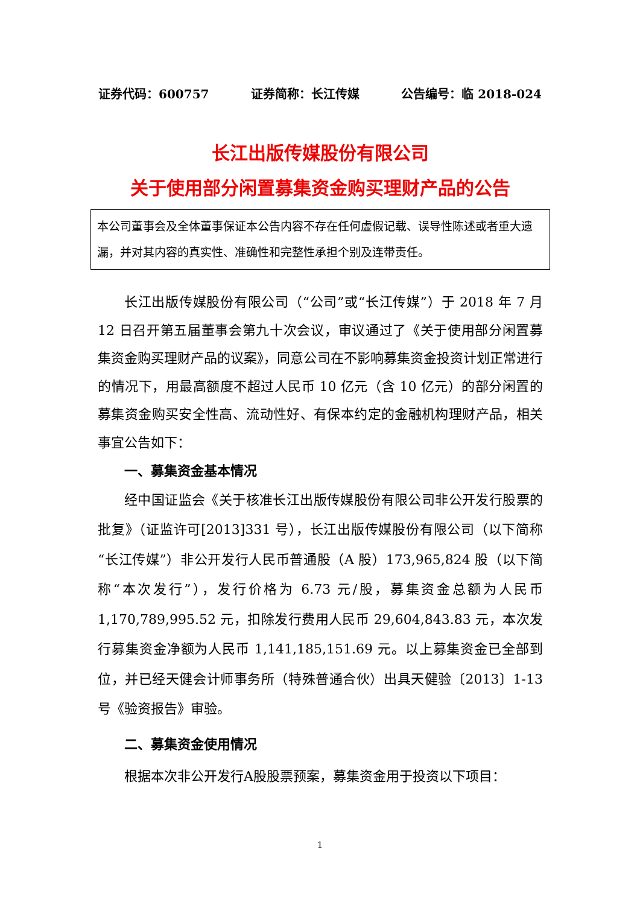证券代码：600757 证券简称：长江传媒 公告编号：临 2018-024
长江出版传媒股份有限公司
关于使用部分闲置募集资金购买理财产品的公告
本公司董事会及全体董事保证本公告内容不存在任何虚假记载、误导性陈述或者重大遗漏，并对其内容的真实性、准确性和完整性承担个别及连带责任。
长江出版传媒股份有限公司（“公司”或“长江传媒”）于 2018 年 7 月 12 日召开第五届董事会第九十次会议，审议通过了《关于使用部分闲置募集资金购买理财产品的议案》，同意公司在不影响募集资金投资计划正常进行的情况下，用最高额度不超过人民币 10 亿元（含 10 亿元）的部分闲置的募集资金购买安全性高、流动性好、有保本约定的金融机构理财产品，相关事宜公告如下：
一、募集资金基本情况
经中国证监会《关于核准长江出版传媒股份有限公司非公开发行股票的批复》（证监许可[2013]331 号），长江出版传媒股份有限公司（以下简称“长江传媒”）非公开发行人民币普通股（A 股）173,965,824 股（以下简称“本次发行”），发行价格为 6.73 元/股，募集资金总额为人民币 1,170,789,995.52 元，扣除发行费用人民币 29,604,843.83 元，本次发行募集资金净额为人民币 1,141,185,151.69 元。以上募集资金已全部到位，并已经天健会计师事务所（特殊普通合伙）出具天健验〔2013〕1-13 号《验资报告》审验。
二、募集资金使用情况
根据本次非公开发行A股股票预案，募集资金用于投资以下项目：
1